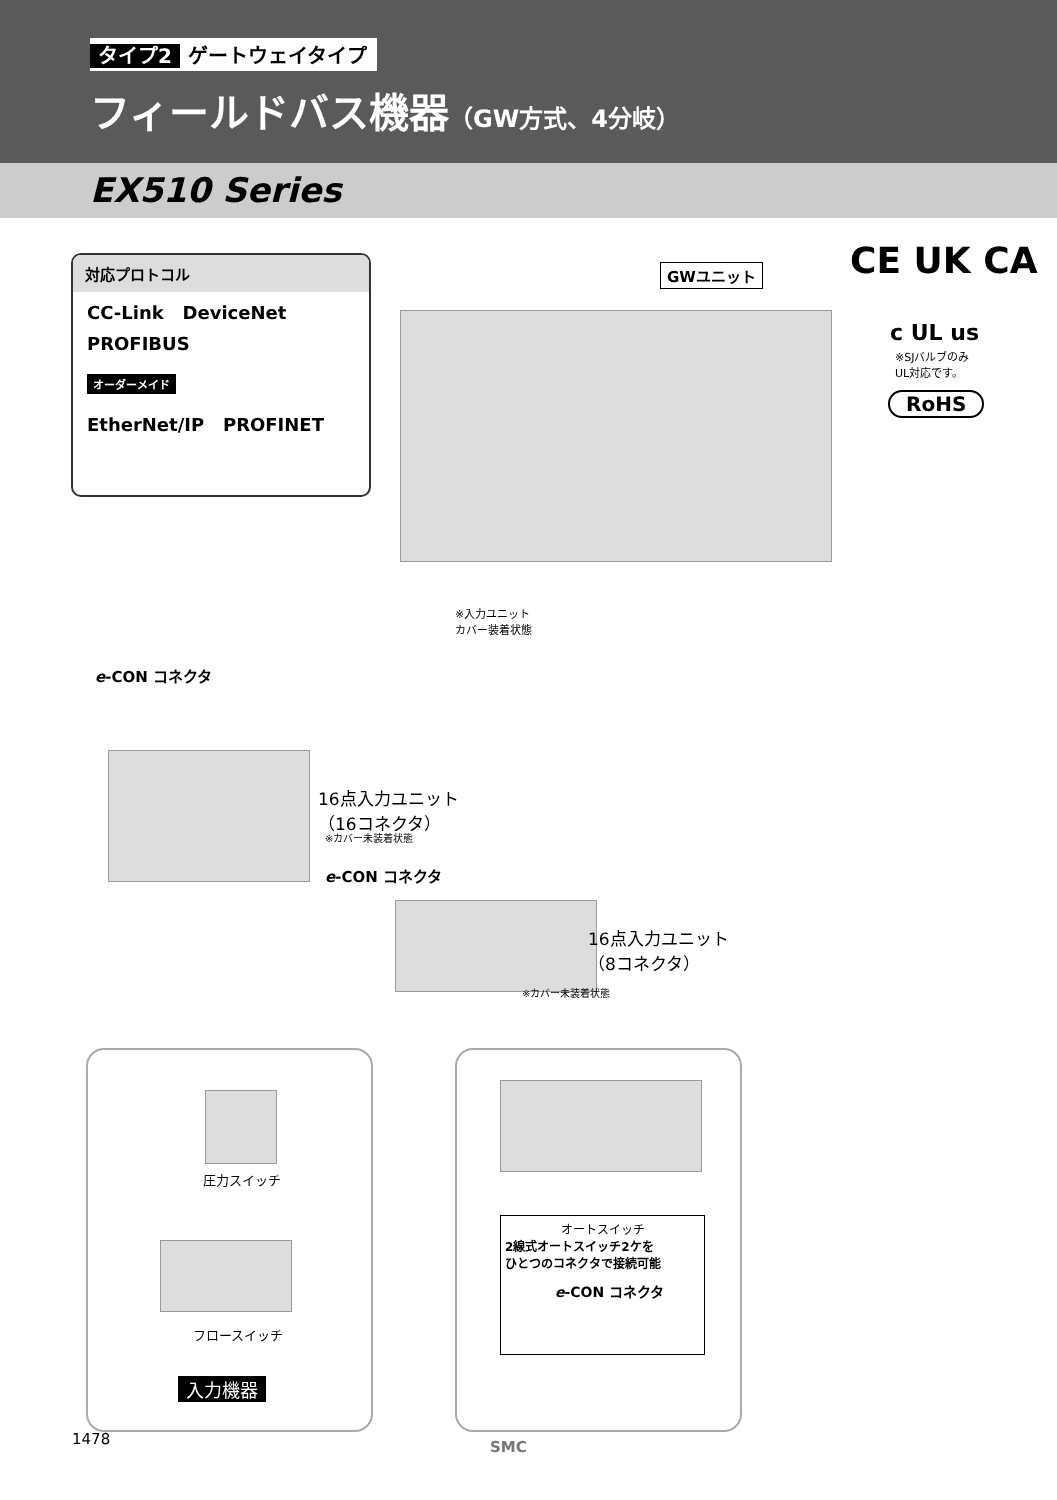タイプ2 ゲートウェイタイプ
フィールドバス機器（GW方式、4分岐）
EX510 Series
対応プロトコル
CC-Link DeviceNet
PROFIBUS
オーダーメイド
EtherNet/IP PROFINET
GWユニット CE UK CA
c UL us
※SJバルブのみ
UL対応です。
RoHS
※入力ユニット
カバー装着状態
e-CON コネクタ
16点入力ユニット
（16コネクタ）
※カバー未装着状態
e-CON コネクタ
16点入力ユニット
（8コネクタ）
※カバー未装着状態
圧力スイッチ
フロースイッチ
入力機器
オートスイッチ
2線式オートスイッチ2ケを
ひとつのコネクタで接続可能
e-CON コネクタ
1478 SMC